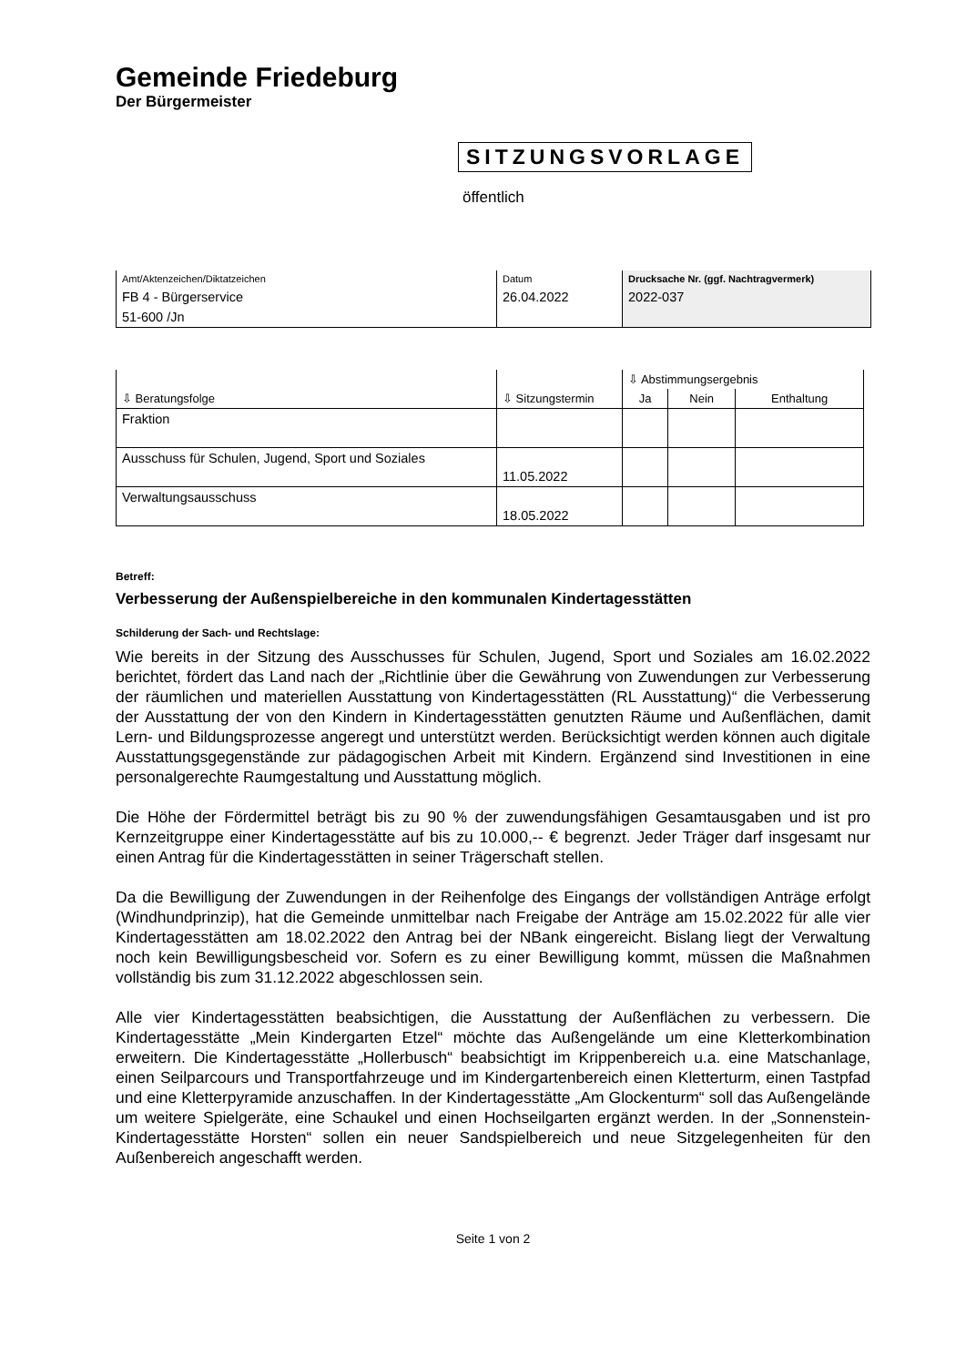Gemeinde Friedeburg
Der Bürgermeister
SITZUNGSVORLAGE
öffentlich
| Amt/Aktenzeichen/Diktatzeichen | Datum | Drucksache Nr. (ggf. Nachtragvermerk) |
| FB 4 - Bürgerservice | 26.04.2022 | 2022-037 |
| 51-600 /Jn | | |
| ⇩ Beratungsfolge | ⇩ Sitzungstermin | ⇩ Abstimmungsergebnis | | |
| | | Ja | Nein | Enthaltung |
| Fraktion | | | | |
| Ausschuss für Schulen, Jugend, Sport und Soziales | 11.05.2022 | | | |
| Verwaltungsausschuss | 18.05.2022 | | | |
Betreff:
Verbesserung der Außenspielbereiche in den kommunalen Kindertagesstätten
Schilderung der Sach- und Rechtslage:
Wie bereits in der Sitzung des Ausschusses für Schulen, Jugend, Sport und Soziales am 16.02.2022 berichtet, fördert das Land nach der „Richtlinie über die Gewährung von Zuwendungen zur Verbesserung der räumlichen und materiellen Ausstattung von Kindertagesstätten (RL Ausstattung)“ die Verbesserung der Ausstattung der von den Kindern in Kindertagesstätten genutzten Räume und Außenflächen, damit Lern- und Bildungsprozesse angeregt und unterstützt werden. Berücksichtigt werden können auch digitale Ausstattungsgegenstände zur pädagogischen Arbeit mit Kindern. Ergänzend sind Investitionen in eine personalgerechte Raumgestaltung und Ausstattung möglich.
Die Höhe der Fördermittel beträgt bis zu 90 % der zuwendungsfähigen Gesamtausgaben und ist pro Kernzeitgruppe einer Kindertagesstätte auf bis zu 10.000,-- € begrenzt. Jeder Träger darf insgesamt nur einen Antrag für die Kindertagesstätten in seiner Trägerschaft stellen.
Da die Bewilligung der Zuwendungen in der Reihenfolge des Eingangs der vollständigen Anträge erfolgt (Windhundprinzip), hat die Gemeinde unmittelbar nach Freigabe der Anträge am 15.02.2022 für alle vier Kindertagesstätten am 18.02.2022 den Antrag bei der NBank eingereicht. Bislang liegt der Verwaltung noch kein Bewilligungsbescheid vor. Sofern es zu einer Bewilligung kommt, müssen die Maßnahmen vollständig bis zum 31.12.2022 abgeschlossen sein.
Alle vier Kindertagesstätten beabsichtigen, die Ausstattung der Außenflächen zu verbessern. Die Kindertagesstätte „Mein Kindergarten Etzel“ möchte das Außengelände um eine Kletterkombination erweitern. Die Kindertagesstätte „Hollerbusch“ beabsichtigt im Krippenbereich u.a. eine Matschanlage, einen Seilparcours und Transportfahrzeuge und im Kindergartenbereich einen Kletterturm, einen Tastpfad und eine Kletterpyramide anzuschaffen. In der Kindertagesstätte „Am Glockenturm“ soll das Außengelände um weitere Spielgeräte, eine Schaukel und einen Hochseilgarten ergänzt werden. In der „Sonnenstein-Kindertagesstätte Horsten“ sollen ein neuer Sandspielbereich und neue Sitzgelegenheiten für den Außenbereich angeschafft werden.
Seite 1 von 2